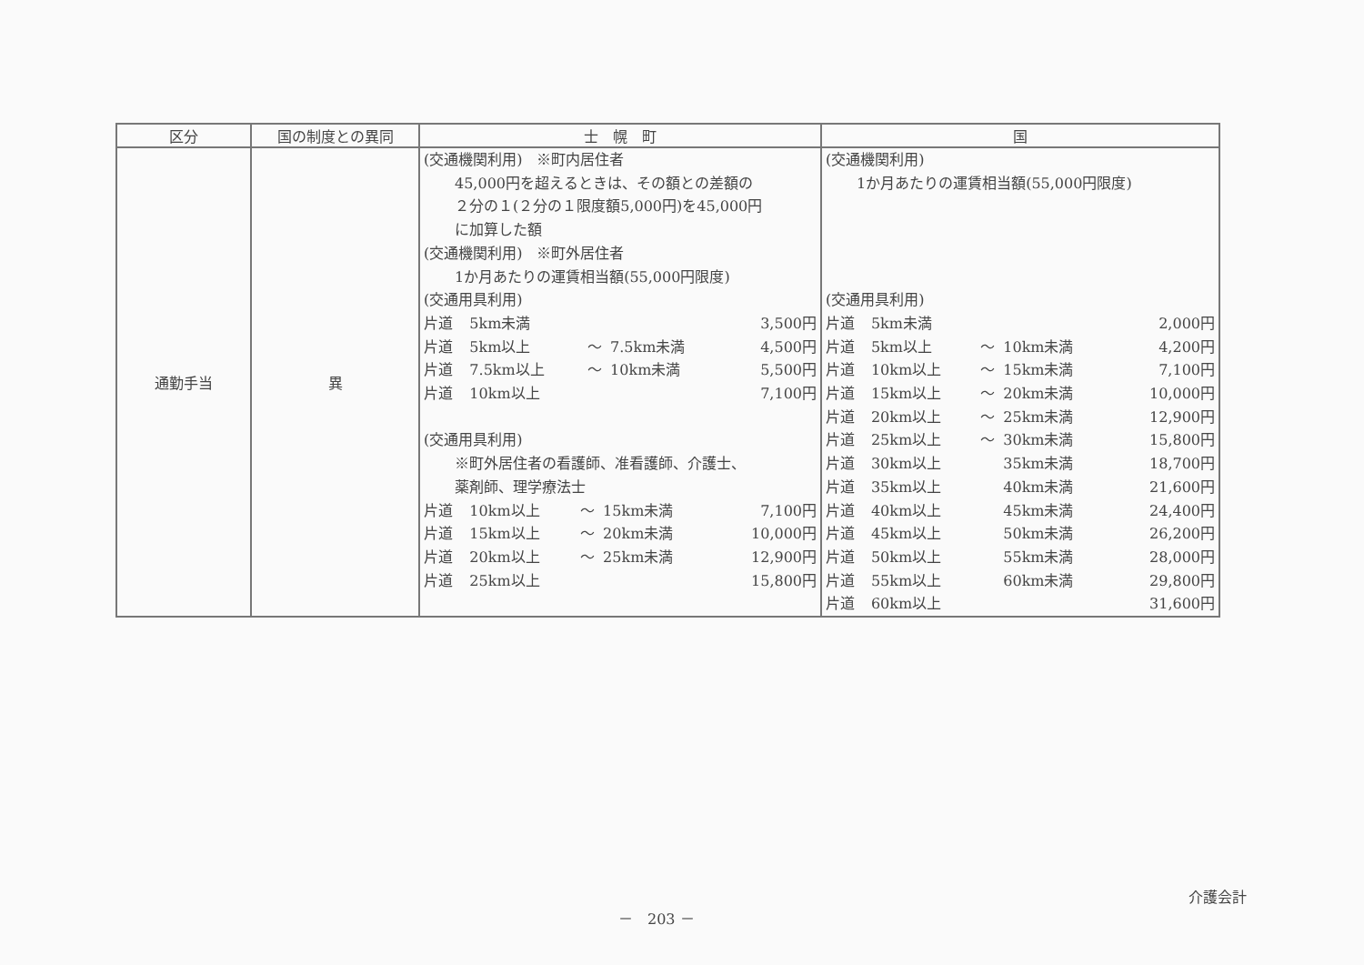| 区分 | 国の制度との異同 | 士 幌 町 | 国 |
| --- | --- | --- | --- |
| 通勤手当 | 異 | (交通機関利用) ※町内居住者 45,000円を超えるときは、その額との差額の ２分の１(２分の１限度額5,000円)を45,000円 に加算した額 (交通機関利用) ※町外居住者 1か月あたりの運賃相当額(55,000円限度) (交通用具利用) / 片道 / 5km未満 / / / 3,500円 / / 片道 / 5km以上 / ～ / 7.5km未満 / 4,500円 / / 片道 / 7.5km以上 / ～ / 10km未満 / 5,500円 / / 片道 / 10km以上 / / / 7,100円 / (交通用具利用) ※町外居住者の看護師、准看護師、介護士、 薬剤師、理学療法士 / 片道 / 10km以上 / ～ / 15km未満 / 7,100円 / / 片道 / 15km以上 / ～ / 20km未満 / 10,000円 / / 片道 / 20km以上 / ～ / 25km未満 / 12,900円 / / 片道 / 25km以上 / / / 15,800円 / | (交通機関利用) 1か月あたりの運賃相当額(55,000円限度) (交通用具利用) / 片道 / 5km未満 / / / 2,000円 / / 片道 / 5km以上 / ～ / 10km未満 / 4,200円 / / 片道 / 10km以上 / ～ / 15km未満 / 7,100円 / / 片道 / 15km以上 / ～ / 20km未満 / 10,000円 / / 片道 / 20km以上 / ～ / 25km未満 / 12,900円 / / 片道 / 25km以上 / ～ / 30km未満 / 15,800円 / / 片道 / 30km以上 / / 35km未満 / 18,700円 / / 片道 / 35km以上 / / 40km未満 / 21,600円 / / 片道 / 40km以上 / / 45km未満 / 24,400円 / / 片道 / 45km以上 / / 50km未満 / 26,200円 / / 片道 / 50km以上 / / 55km未満 / 28,000円 / / 片道 / 55km以上 / / 60km未満 / 29,800円 / / 片道 / 60km以上 / / / 31,600円 / |
介護会計
－　203 －